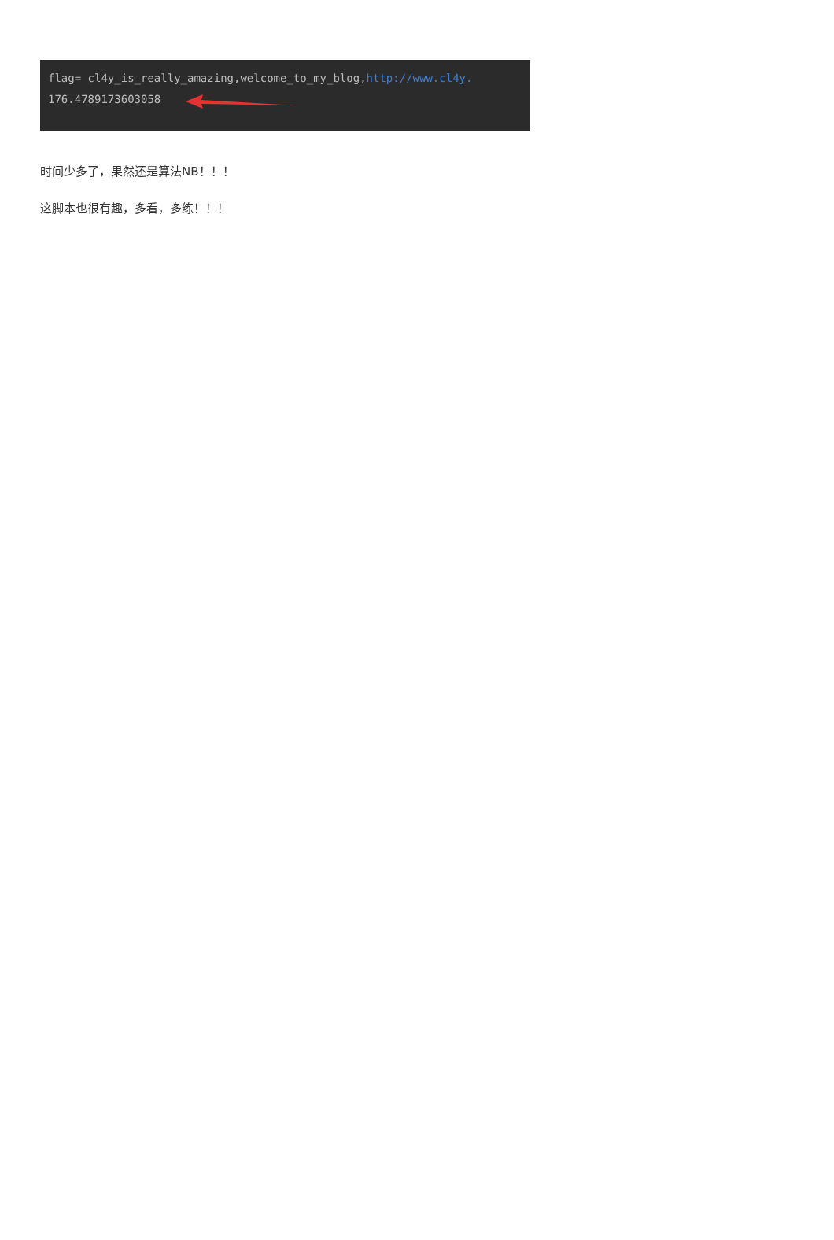flag= cl4y_is_really_amazing,welcome_to_my_blog,http://www.cl4y.
176.4789173603058
时间少多了，果然还是算法NB！！！
这脚本也很有趣，多看，多练！！！